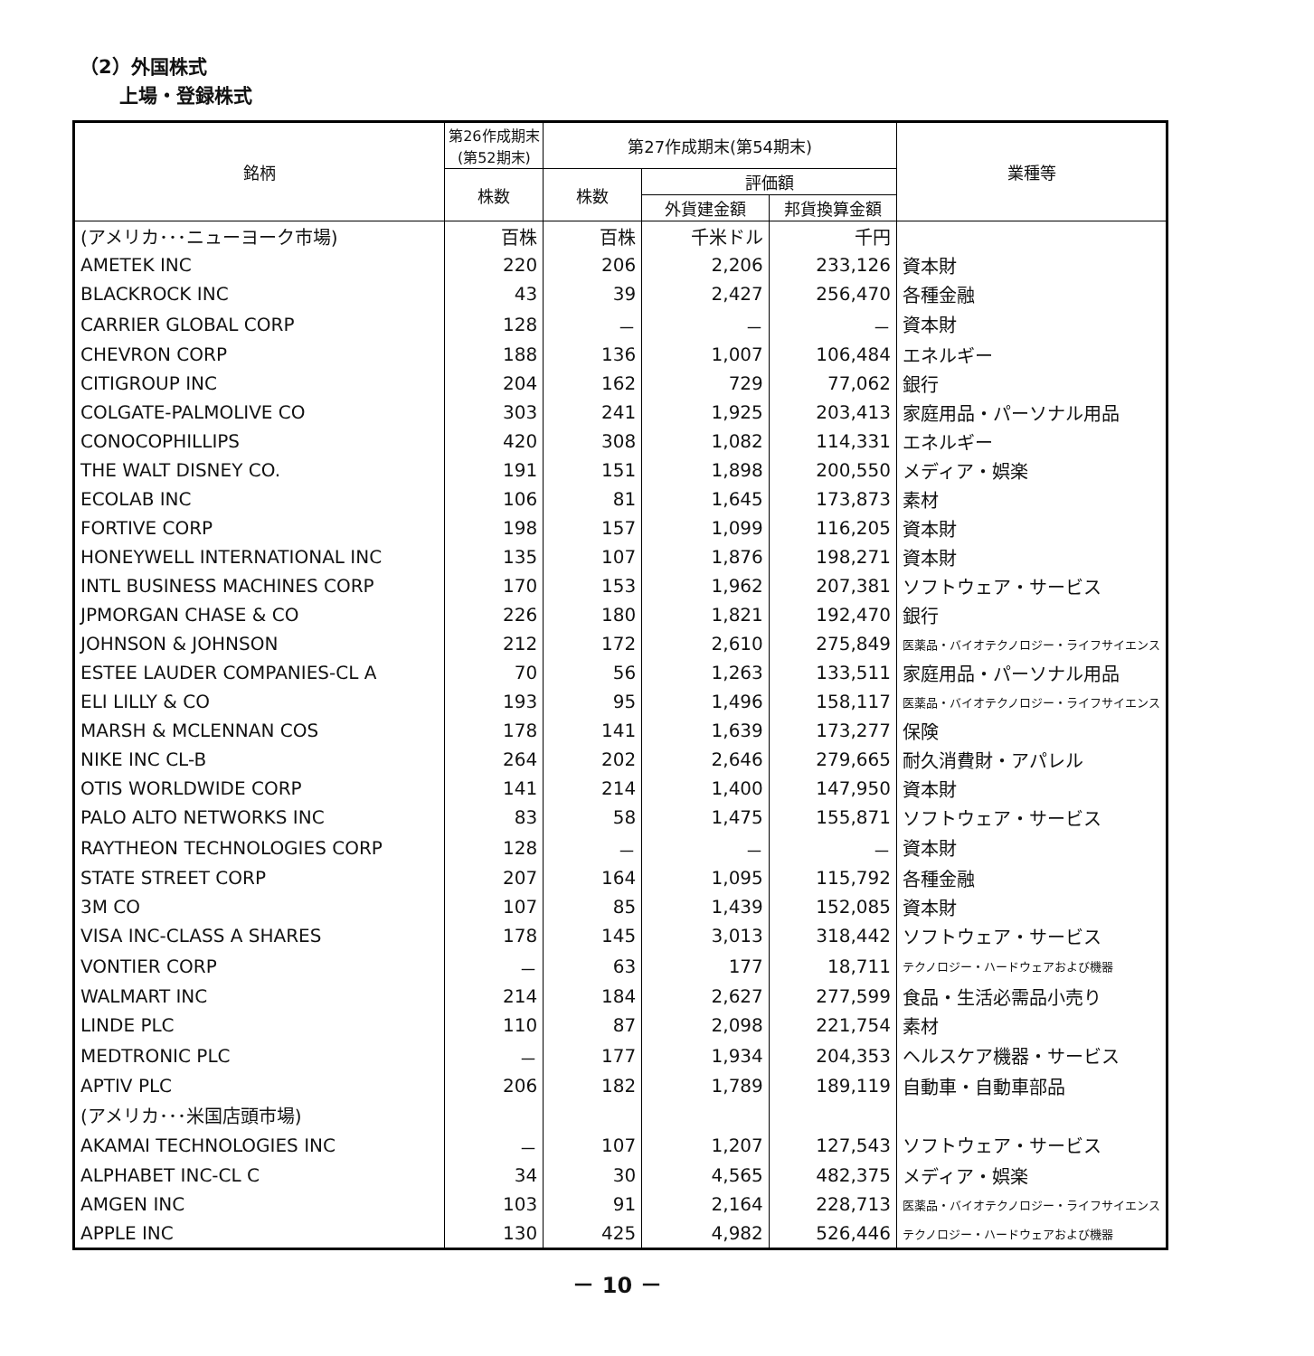（2）外国株式
上場・登録株式
| 銘柄 | 第26作成期末 (第52期末) | 第27作成期末(第54期末) | | | 業種等 |
| --- | --- | --- | --- | --- | --- |
| | 株数 | 株数 | 評価額 | | |
| | | | 外貨建金額 | 邦貨換算金額 | |
| (アメリカ･･･ニューヨーク市場) | 百株 | 百株 | 千米ドル | 千円 | |
| AMETEK INC | 220 | 206 | 2,206 | 233,126 | 資本財 |
| BLACKROCK INC | 43 | 39 | 2,427 | 256,470 | 各種金融 |
| CARRIER GLOBAL CORP | 128 | － | － | － | 資本財 |
| CHEVRON CORP | 188 | 136 | 1,007 | 106,484 | エネルギー |
| CITIGROUP INC | 204 | 162 | 729 | 77,062 | 銀行 |
| COLGATE-PALMOLIVE CO | 303 | 241 | 1,925 | 203,413 | 家庭用品・パーソナル用品 |
| CONOCOPHILLIPS | 420 | 308 | 1,082 | 114,331 | エネルギー |
| THE WALT DISNEY CO. | 191 | 151 | 1,898 | 200,550 | メディア・娯楽 |
| ECOLAB INC | 106 | 81 | 1,645 | 173,873 | 素材 |
| FORTIVE CORP | 198 | 157 | 1,099 | 116,205 | 資本財 |
| HONEYWELL INTERNATIONAL INC | 135 | 107 | 1,876 | 198,271 | 資本財 |
| INTL BUSINESS MACHINES CORP | 170 | 153 | 1,962 | 207,381 | ソフトウェア・サービス |
| JPMORGAN CHASE & CO | 226 | 180 | 1,821 | 192,470 | 銀行 |
| JOHNSON & JOHNSON | 212 | 172 | 2,610 | 275,849 | 医薬品・バイオテクノロジー・ライフサイエンス |
| ESTEE LAUDER COMPANIES-CL A | 70 | 56 | 1,263 | 133,511 | 家庭用品・パーソナル用品 |
| ELI LILLY & CO | 193 | 95 | 1,496 | 158,117 | 医薬品・バイオテクノロジー・ライフサイエンス |
| MARSH & MCLENNAN COS | 178 | 141 | 1,639 | 173,277 | 保険 |
| NIKE INC CL-B | 264 | 202 | 2,646 | 279,665 | 耐久消費財・アパレル |
| OTIS WORLDWIDE CORP | 141 | 214 | 1,400 | 147,950 | 資本財 |
| PALO ALTO NETWORKS INC | 83 | 58 | 1,475 | 155,871 | ソフトウェア・サービス |
| RAYTHEON TECHNOLOGIES CORP | 128 | － | － | － | 資本財 |
| STATE STREET CORP | 207 | 164 | 1,095 | 115,792 | 各種金融 |
| 3M CO | 107 | 85 | 1,439 | 152,085 | 資本財 |
| VISA INC-CLASS A SHARES | 178 | 145 | 3,013 | 318,442 | ソフトウェア・サービス |
| VONTIER CORP | － | 63 | 177 | 18,711 | テクノロジー・ハードウェアおよび機器 |
| WALMART INC | 214 | 184 | 2,627 | 277,599 | 食品・生活必需品小売り |
| LINDE PLC | 110 | 87 | 2,098 | 221,754 | 素材 |
| MEDTRONIC PLC | － | 177 | 1,934 | 204,353 | ヘルスケア機器・サービス |
| APTIV PLC | 206 | 182 | 1,789 | 189,119 | 自動車・自動車部品 |
| (アメリカ･･･米国店頭市場) | | | | | |
| AKAMAI TECHNOLOGIES INC | － | 107 | 1,207 | 127,543 | ソフトウェア・サービス |
| ALPHABET INC-CL C | 34 | 30 | 4,565 | 482,375 | メディア・娯楽 |
| AMGEN INC | 103 | 91 | 2,164 | 228,713 | 医薬品・バイオテクノロジー・ライフサイエンス |
| APPLE INC | 130 | 425 | 4,982 | 526,446 | テクノロジー・ハードウェアおよび機器 |
－ 10 －